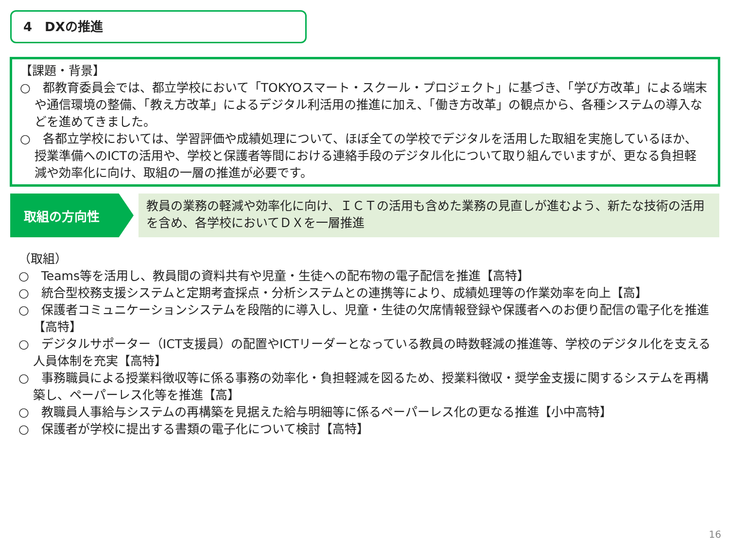4　DXの推進
【課題・背景】
○　都教育委員会では、都立学校において「TOKYOスマート・スクール・プロジェクト」に基づき、「学び方改革」による端末や通信環境の整備、「教え方改革」によるデジタル利活用の推進に加え、「働き方改革」の観点から、各種システムの導入などを進めてきました。
○　各都立学校においては、学習評価や成績処理について、ほぼ全ての学校でデジタルを活用した取組を実施しているほか、授業準備へのICTの活用や、学校と保護者等間における連絡手段のデジタル化について取り組んでいますが、更なる負担軽減や効率化に向け、取組の一層の推進が必要です。
取組の方向性
教員の業務の軽減や効率化に向け、ＩＣＴの活用も含めた業務の見直しが進むよう、新たな技術の活用を含め、各学校においてＤＸを一層推進
（取組）
○　Teams等を活用し、教員間の資料共有や児童・生徒への配布物の電子配信を推進【高特】
○　統合型校務支援システムと定期考査採点・分析システムとの連携等により、成績処理等の作業効率を向上【高】
○　保護者コミュニケーションシステムを段階的に導入し、児童・生徒の欠席情報登録や保護者へのお便り配信の電子化を推進 【高特】
○　デジタルサポーター（ICT支援員）の配置やICTリーダーとなっている教員の時数軽減の推進等、学校のデジタル化を支える人員体制を充実【高特】
○　事務職員による授業料徴収等に係る事務の効率化・負担軽減を図るため、授業料徴収・奨学金支援に関するシステムを再構築し、ペーパーレス化等を推進【高】
○　教職員人事給与システムの再構築を見据えた給与明細等に係るペーパーレス化の更なる推進【小中高特】
○　保護者が学校に提出する書類の電子化について検討【高特】
16